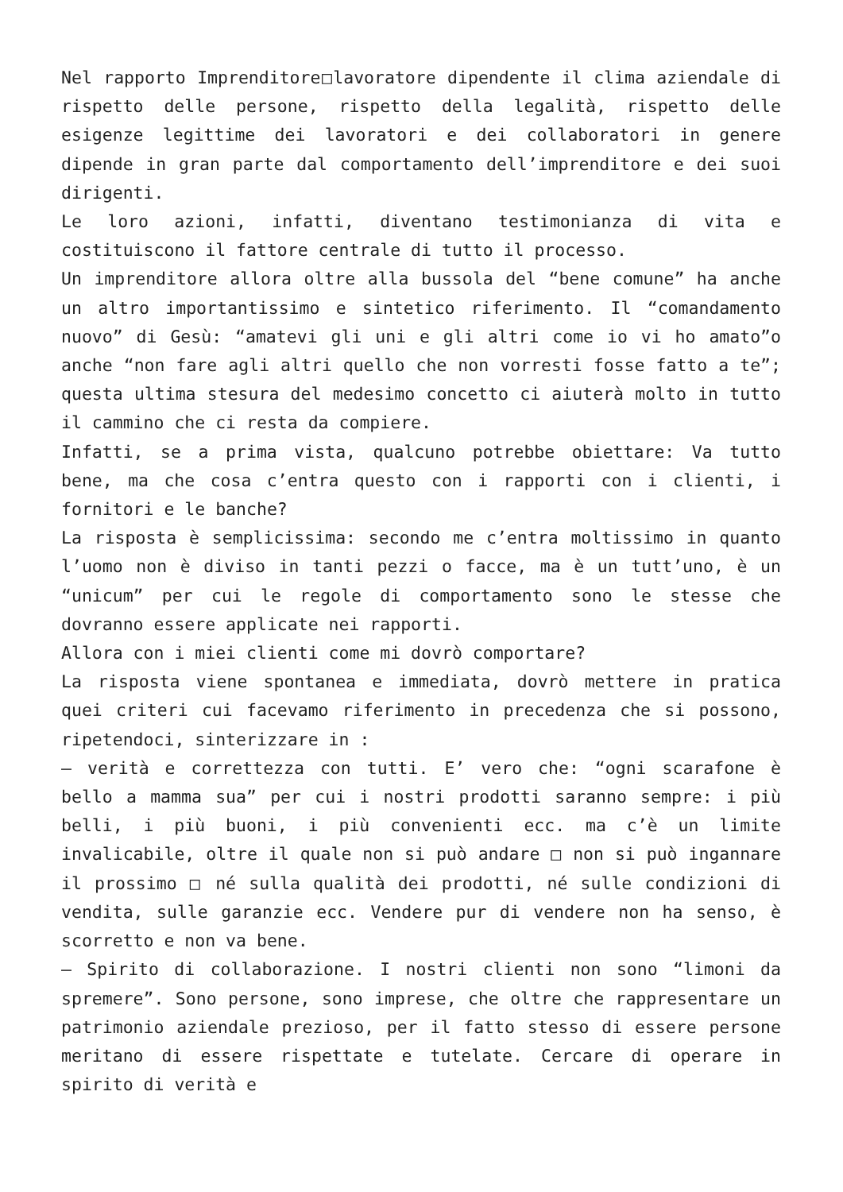Nel rapporto Imprenditore□lavoratore dipendente il clima aziendale di rispetto delle persone, rispetto della legalità, rispetto delle esigenze legittime dei lavoratori e dei collaboratori in genere dipende in gran parte dal comportamento dell’imprenditore e dei suoi dirigenti.
Le loro azioni, infatti, diventano testimonianza di vita e costituiscono il fattore centrale di tutto il processo.
Un imprenditore allora oltre alla bussola del “bene comune” ha anche un altro importantissimo e sintetico riferimento. Il “comandamento nuovo” di Gesù: “amatevi gli uni e gli altri come io vi ho amato”o anche “non fare agli altri quello che non vorresti fosse fatto a te”; questa ultima stesura del medesimo concetto ci aiuterà molto in tutto il cammino che ci resta da compiere.
Infatti, se a prima vista, qualcuno potrebbe obiettare: Va tutto bene, ma che cosa c’entra questo con i rapporti con i clienti, i fornitori e le banche?
La risposta è semplicissima: secondo me c’entra moltissimo in quanto l’uomo non è diviso in tanti pezzi o facce, ma è un tutt’uno, è un “unicum” per cui le regole di comportamento sono le stesse che dovranno essere applicate nei rapporti.
Allora con i miei clienti come mi dovrò comportare?
La risposta viene spontanea e immediata, dovrò mettere in pratica quei criteri cui facevamo riferimento in precedenza che si possono, ripetendoci, sinterizzare in :
– verità e correttezza con tutti. E’ vero che: “ogni scarafone è bello a mamma sua” per cui i nostri prodotti saranno sempre: i più belli, i più buoni, i più convenienti ecc. ma c’è un limite invalicabile, oltre il quale non si può andare □ non si può ingannare il prossimo □ né sulla qualità dei prodotti, né sulle condizioni di vendita, sulle garanzie ecc. Vendere pur di vendere non ha senso, è scorretto e non va bene.
– Spirito di collaborazione. I nostri clienti non sono “limoni da spremere”. Sono persone, sono imprese, che oltre che rappresentare un patrimonio aziendale prezioso, per il fatto stesso di essere persone meritano di essere rispettate e tutelate. Cercare di operare in spirito di verità e